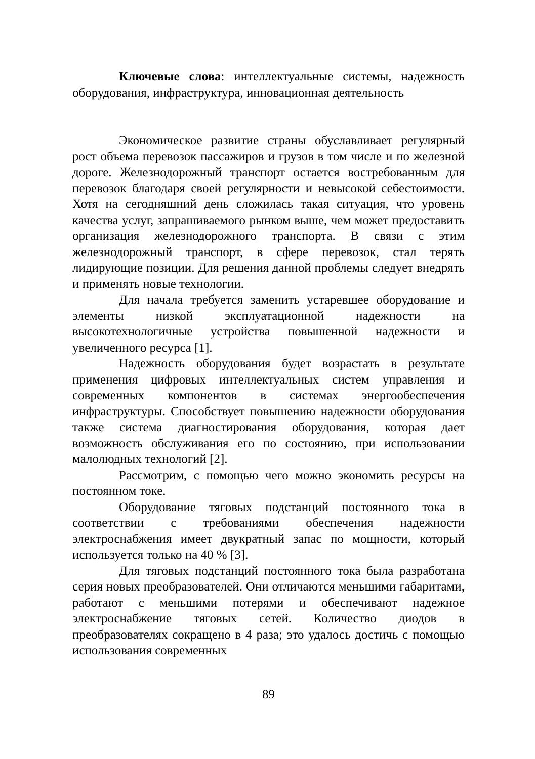Ключевые слова: интеллектуальные системы, надежность оборудования, инфраструктура, инновационная деятельность
Экономическое развитие страны обуславливает регулярный рост объема перевозок пассажиров и грузов в том числе и по железной дороге. Железнодорожный транспорт остается востребованным для перевозок благодаря своей регулярности и невысокой себестоимости. Хотя на сегодняшний день сложилась такая ситуация, что уровень качества услуг, запрашиваемого рынком выше, чем может предоставить организация железнодорожного транспорта. В связи с этим железнодорожный транспорт, в сфере перевозок, стал терять лидирующие позиции. Для решения данной проблемы следует внедрять и применять новые технологии.
Для начала требуется заменить устаревшее оборудование и элементы низкой эксплуатационной надежности на высокотехнологичные устройства повышенной надежности и увеличенного ресурса [1].
Надежность оборудования будет возрастать в результате применения цифровых интеллектуальных систем управления и современных компонентов в системах энергообеспечения инфраструктуры. Способствует повышению надежности оборудования также система диагностирования оборудования, которая дает возможность обслуживания его по состоянию, при использовании малолюдных технологий [2].
Рассмотрим, с помощью чего можно экономить ресурсы на постоянном токе.
Оборудование тяговых подстанций постоянного тока в соответствии с требованиями обеспечения надежности электроснабжения имеет двукратный запас по мощности, который используется только на 40 % [3].
Для тяговых подстанций постоянного тока была разработана серия новых преобразователей. Они отличаются меньшими габаритами, работают с меньшими потерями и обеспечивают надежное электроснабжение тяговых сетей. Количество диодов в преобразователях сокращено в 4 раза; это удалось достичь с помощью использования современных
89